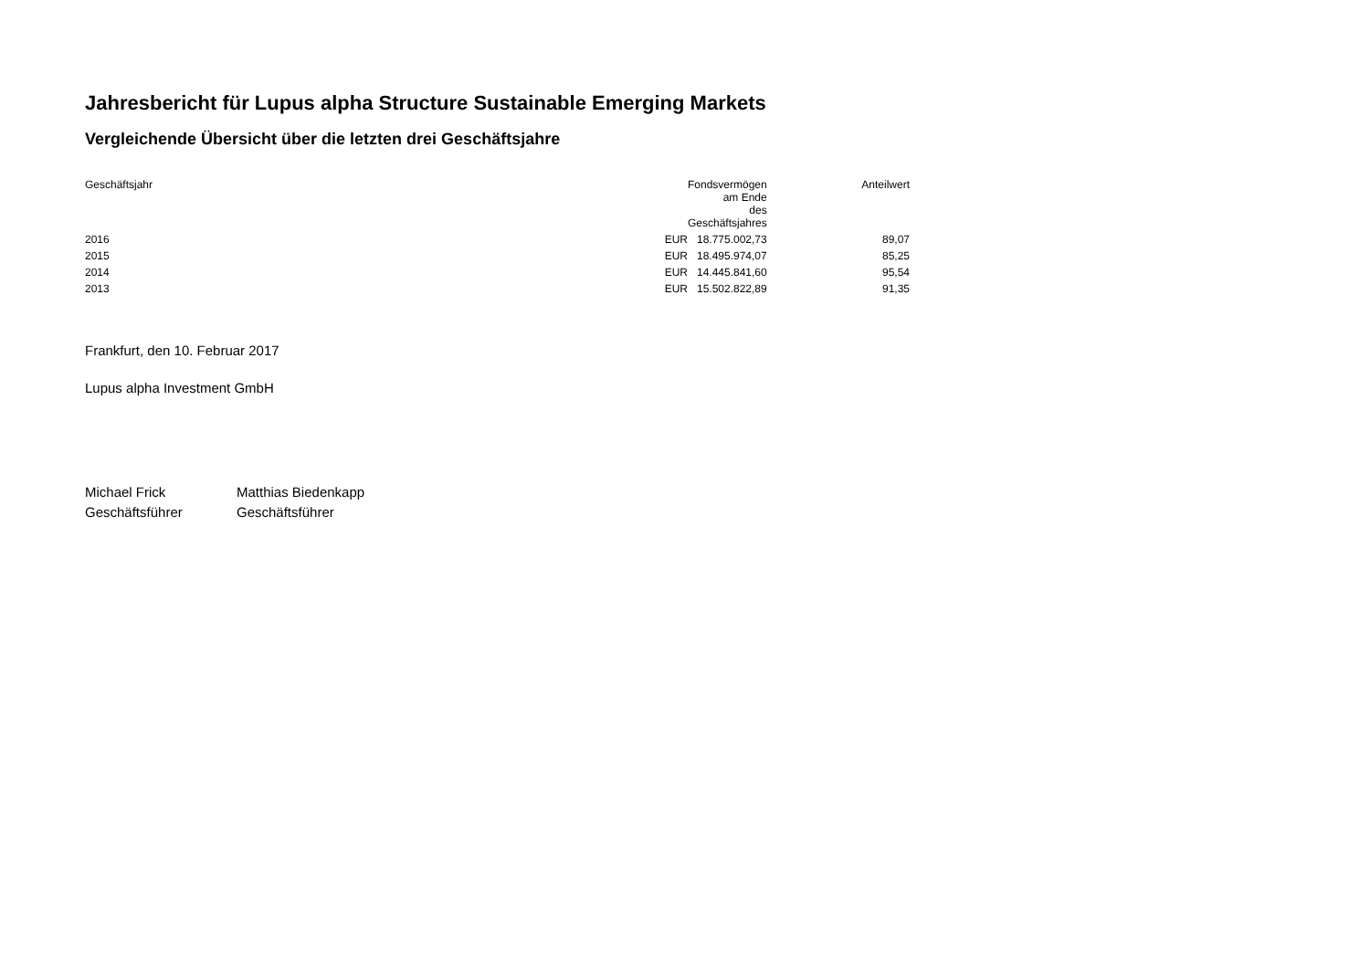Jahresbericht für Lupus alpha Structure Sustainable Emerging Markets
Vergleichende Übersicht über die letzten drei Geschäftsjahre
| Geschäftsjahr | | Fondsvermögen am Ende des Geschäftsjahres | Anteilwert |
| --- | --- | --- | --- |
| 2016 | EUR | 18.775.002,73 | 89,07 |
| 2015 | EUR | 18.495.974,07 | 85,25 |
| 2014 | EUR | 14.445.841,60 | 95,54 |
| 2013 | EUR | 15.502.822,89 | 91,35 |
Frankfurt, den 10. Februar 2017
Lupus alpha Investment GmbH
Michael Frick
Geschäftsführer
Matthias Biedenkapp
Geschäftsführer